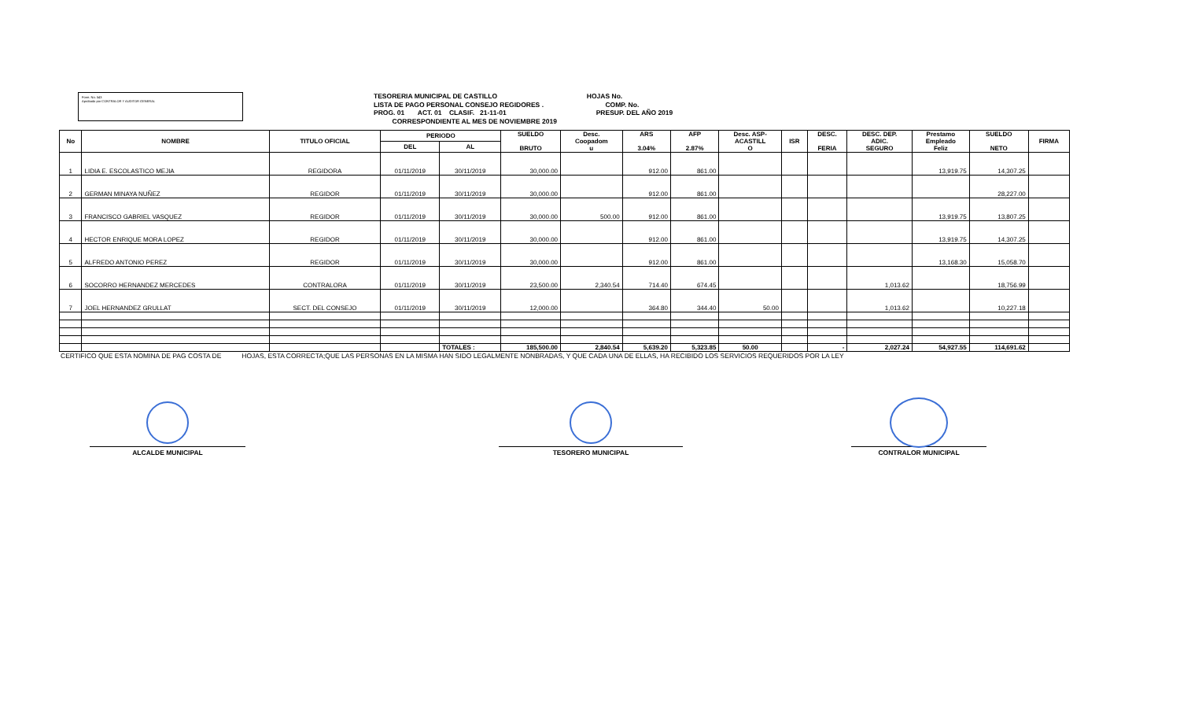Form. No. 543
Aprobado por CONTRALOR Y AUDITOR GENERAL
TESORERIA MUNICIPAL DE CASTILLO
LISTA DE PAGO PERSONAL CONSEJO REGIDORES .
PROG. 01 ACT. 01 CLASIF. 21-11-01
CORRESPONDIENTE AL MES DE NOVIEMBRE 2019
HOJAS No.
COMP. No.
PRESUP. DEL AÑO 2019
| No | NOMBRE | TITULO OFICIAL | PERIODO | | SUELDO BRUTO | Desc. Coopadom u | ARS 3.04% | AFP 2.87% | Desc. ASP- ACASTILL O | ISR | DESC. FERIA | DESC. DEP. ADIC. SEGURO | Prestamo Empleado Feliz | SUELDO NETO | FIRMA |
| --- | --- | --- | --- | --- | --- | --- | --- | --- | --- | --- | --- | --- | --- | --- | --- |
| | | | DEL | AL | | | | | | | | | | | |
| 1 | LIDIA E. ESCOLASTICO MEJIA | REGIDORA | 01/11/2019 | 30/11/2019 | 30,000.00 | | 912.00 | 861.00 | | | | | 13,919.75 | 14,307.25 | |
| 2 | GERMAN MINAYA NUÑEZ | REGIDOR | 01/11/2019 | 30/11/2019 | 30,000.00 | | 912.00 | 861.00 | | | | | | 28,227.00 | |
| 3 | FRANCISCO GABRIEL VASQUEZ | REGIDOR | 01/11/2019 | 30/11/2019 | 30,000.00 | 500.00 | 912.00 | 861.00 | | | | | 13,919.75 | 13,807.25 | |
| 4 | HECTOR ENRIQUE MORA LOPEZ | REGIDOR | 01/11/2019 | 30/11/2019 | 30,000.00 | | 912.00 | 861.00 | | | | | 13,919.75 | 14,307.25 | |
| 5 | ALFREDO ANTONIO PEREZ | REGIDOR | 01/11/2019 | 30/11/2019 | 30,000.00 | | 912.00 | 861.00 | | | | | 13,168.30 | 15,058.70 | |
| 6 | SOCORRO HERNANDEZ MERCEDES | CONTRALORA | 01/11/2019 | 30/11/2019 | 23,500.00 | 2,340.54 | 714.40 | 674.45 | | | | 1,013.62 | | 18,756.99 | |
| 7 | JOEL HERNANDEZ GRULLAT | SECT. DEL CONSEJO | 01/11/2019 | 30/11/2019 | 12,000.00 | | 364.80 | 344.40 | 50.00 | | | 1,013.62 | | 10,227.18 | |
| | | | | TOTALES : | 185,500.00 | 2,840.54 | 5,639.20 | 5,323.85 | 50.00 | | - | 2,027.24 | 54,927.55 | 114,691.62 | |
CERTIFICO QUE ESTA NOMINA DE PAG COSTA DE HOJAS, ESTA CORRECTA;QUE LAS PERSONAS EN LA MISMA HAN SIDO LEGALMENTE NONBRADAS, Y QUE CADA UNA DE ELLAS, HA RECIBIDO LOS SERVICIOS REQUERIDOS POR LA LEY
ALCALDE MUNICIPAL TESORERO MUNICIPAL CONTRALOR MUNICIPAL